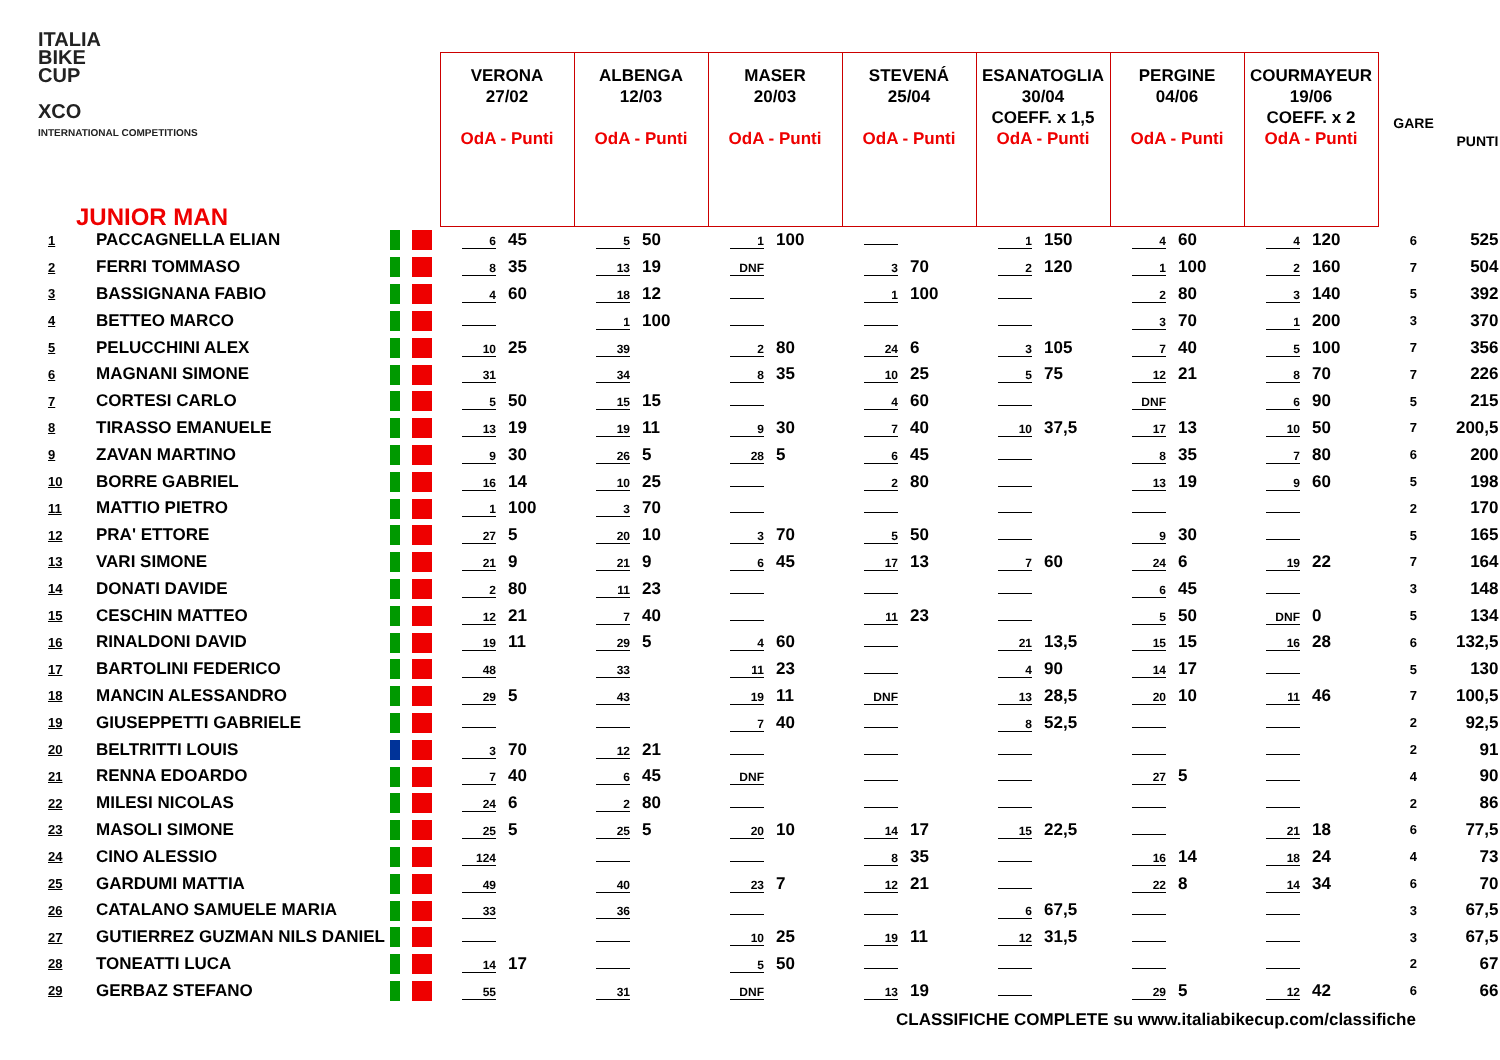ITALIA
BIKE
CUP
XCO
INTERNATIONAL COMPETITIONS
| JUNIOR MAN | | | VERONA 27/02 OdA - Punti | ALBENGA 12/03 OdA - Punti | MASER 20/03 OdA - Punti | STEVENÁ 25/04 OdA - Punti | ESANATOGLIA 30/04 COEFF. x 1,5 OdA - Punti | PERGINE 04/06 OdA - Punti | COURMAYEUR 19/06 COEFF. x 2 OdA - Punti | GARE | PUNTI |
| --- | --- | --- | --- | --- | --- | --- | --- | --- | --- | --- | --- |
| 1 | PACCAGNELLA ELIAN | | 6 45 | 5 50 | 1 100 | | 1 150 | 4 60 | 4 120 | 6 | 525 |
| 2 | FERRI TOMMASO | | 8 35 | 13 19 | DNF | 3 70 | 2 120 | 1 100 | 2 160 | 7 | 504 |
| 3 | BASSIGNANA FABIO | | 4 60 | 18 12 | | 1 100 | | 2 80 | 3 140 | 5 | 392 |
| 4 | BETTEO MARCO | | | 1 100 | | | | 3 70 | 1 200 | 3 | 370 |
| 5 | PELUCCHINI ALEX | | 10 25 | 39 | 2 80 | 24 6 | 3 105 | 7 40 | 5 100 | 7 | 356 |
| 6 | MAGNANI SIMONE | | 31 | 34 | 8 35 | 10 25 | 5 75 | 12 21 | 8 70 | 7 | 226 |
| 7 | CORTESI CARLO | | 5 50 | 15 15 | | 4 60 | | DNF | 6 90 | 5 | 215 |
| 8 | TIRASSO EMANUELE | | 13 19 | 19 11 | 9 30 | 7 40 | 10 37,5 | 17 13 | 10 50 | 7 | 200,5 |
| 9 | ZAVAN MARTINO | | 9 30 | 26 5 | 28 5 | 6 45 | | 8 35 | 7 80 | 6 | 200 |
| 10 | BORRE GABRIEL | | 16 14 | 10 25 | | 2 80 | | 13 19 | 9 60 | 5 | 198 |
| 11 | MATTIO PIETRO | | 1 100 | 3 70 | | | | | | 2 | 170 |
| 12 | PRA' ETTORE | | 27 5 | 20 10 | 3 70 | 5 50 | | 9 30 | | 5 | 165 |
| 13 | VARI SIMONE | | 21 9 | 21 9 | 6 45 | 17 13 | 7 60 | 24 6 | 19 22 | 7 | 164 |
| 14 | DONATI DAVIDE | | 2 80 | 11 23 | | | | 6 45 | | 3 | 148 |
| 15 | CESCHIN MATTEO | | 12 21 | 7 40 | | 11 23 | | 5 50 | DNF 0 | 5 | 134 |
| 16 | RINALDONI DAVID | | 19 11 | 29 5 | 4 60 | | 21 13,5 | 15 15 | 16 28 | 6 | 132,5 |
| 17 | BARTOLINI FEDERICO | | 48 | 33 | 11 23 | | 4 90 | 14 17 | | 5 | 130 |
| 18 | MANCIN ALESSANDRO | | 29 5 | 43 | 19 11 | DNF | 13 28,5 | 20 10 | 11 46 | 7 | 100,5 |
| 19 | GIUSEPPETTI GABRIELE | | | | 7 40 | | 8 52,5 | | | 2 | 92,5 |
| 20 | BELTRITTI LOUIS | | 3 70 | 12 21 | | | | | | 2 | 91 |
| 21 | RENNA EDOARDO | | 7 40 | 6 45 | DNF | | | 27 5 | | 4 | 90 |
| 22 | MILESI NICOLAS | | 24 6 | 2 80 | | | | | | 2 | 86 |
| 23 | MASOLI SIMONE | | 25 5 | 25 5 | 20 10 | 14 17 | 15 22,5 | | 21 18 | 6 | 77,5 |
| 24 | CINO ALESSIO | | 124 | | | 8 35 | | 16 14 | 18 24 | 4 | 73 |
| 25 | GARDUMI MATTIA | | 49 | 40 | 23 7 | 12 21 | | 22 8 | 14 34 | 6 | 70 |
| 26 | CATALANO SAMUELE MARIA | | 33 | 36 | | | 6 67,5 | | | 3 | 67,5 |
| 27 | GUTIERREZ GUZMAN NILS DANIEL | | | | 10 25 | 19 11 | 12 31,5 | | | 3 | 67,5 |
| 28 | TONEATTI LUCA | | 14 17 | | 5 50 | | | | | 2 | 67 |
| 29 | GERBAZ STEFANO | | 55 | 31 | DNF | 13 19 | | 29 5 | 12 42 | 6 | 66 |
CLASSIFICHE COMPLETE su www.italiabikecup.com/classifiche